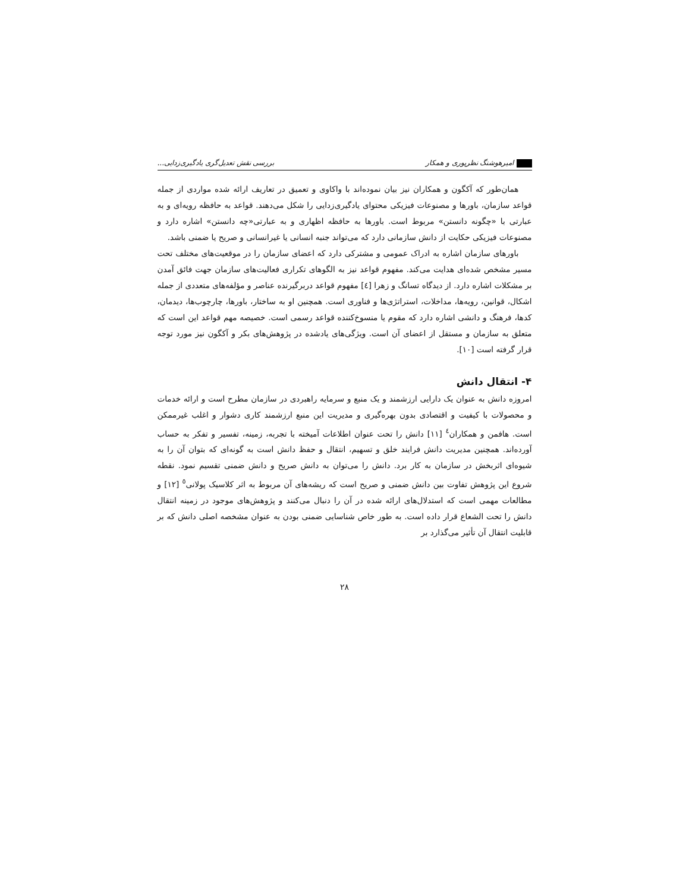امیرهوشنگ نظرپوری و همکار بررسی نقش تعدیل‌گری یادگیری‌زدایی...
همان‌طور که آکگون و همکاران نیز بیان نموده‌اند با واکاوی و تعمیق در تعاریف ارائه شده مواردی از جمله قواعد سازمان، باورها و مصنوعات فیزیکی محتوای یادگیری‌زدایی را شکل می‌دهند. قواعد به حافظه رویه‌ای و به عبارتی با «چگونه دانستن» مربوط است. باورها به حافظه اظهاری و به عبارتی«چه دانستن» اشاره دارد و مصنوعات فیزیکی حکایت از دانش سازمانی دارد که می‌تواند جنبه انسانی یا غیرانسانی و صریح یا ضمنی باشد.
باورهای سازمان اشاره به ادراک عمومی و مشترکی دارد که اعضای سازمان را در موقعیت‌های مختلف تحت مسیر مشخص شده‌ای هدایت می‌کند. مفهوم قواعد نیز به الگوهای تکراری فعالیت‌های سازمان جهت فائق آمدن بر مشکلات اشاره دارد. از دیدگاه تسانگ و زهرا [٤] مفهوم قواعد دربرگیرنده عناصر و مؤلفه‌های متعددی از جمله اشکال، قوانین، رویه‌ها، مداخلات، استراتژی‌ها و فناوری است. همچنین او به ساختار، باورها، چارچوب‌ها، دیدمان، کدها، فرهنگ و دانشی اشاره دارد که مقوم یا منسوخ‌کننده قواعد رسمی است. خصیصه مهم قواعد این است که متعلق به سازمان و مستقل از اعضای آن است. ویژگی‌های یادشده در پژوهش‌های بکر و آکگون نیز مورد توجه قرار گرفته است [١٠].
۴- انتقال دانش
امروزه دانش به عنوان یک دارایی ارزشمند و یک منبع و سرمایه راهبردی در سازمان مطرح است و ارائه خدمات و محصولات با کیفیت و اقتصادی بدون بهره‌گیری و مدیریت این منبع ارزشمند کاری دشوار و اغلب غیرممکن است. هافمن و همکاران<sup>٤</sup> [١١] دانش را تحت عنوان اطلاعات آمیخته با تجربه، زمینه، تفسیر و تفکر به حساب آورده‌اند. همچنین مدیریت دانش فرایند خلق و تسهیم، انتقال و حفظ دانش است به گونه‌ای که بتوان آن را به شیوه‌ای اثربخش در سازمان به کار برد. دانش را می‌توان به دانش صریح و دانش ضمنی تقسیم نمود. نقطه شروع این پژوهش تفاوت بین دانش ضمنی و صریح است که ریشه‌های آن مربوط به اثر کلاسیک پولانی<sup>٥</sup> [١٢] و مطالعات مهمی است که استدلال‌های ارائه شده در آن را دنبال می‌کنند و پژوهش‌های موجود در زمینه انتقال دانش را تحت الشعاع قرار داده است. به طور خاص شناسایی ضمنی بودن به عنوان مشخصه اصلی دانش که بر قابلیت انتقال آن تأثیر می‌گذارد بر
٢٨